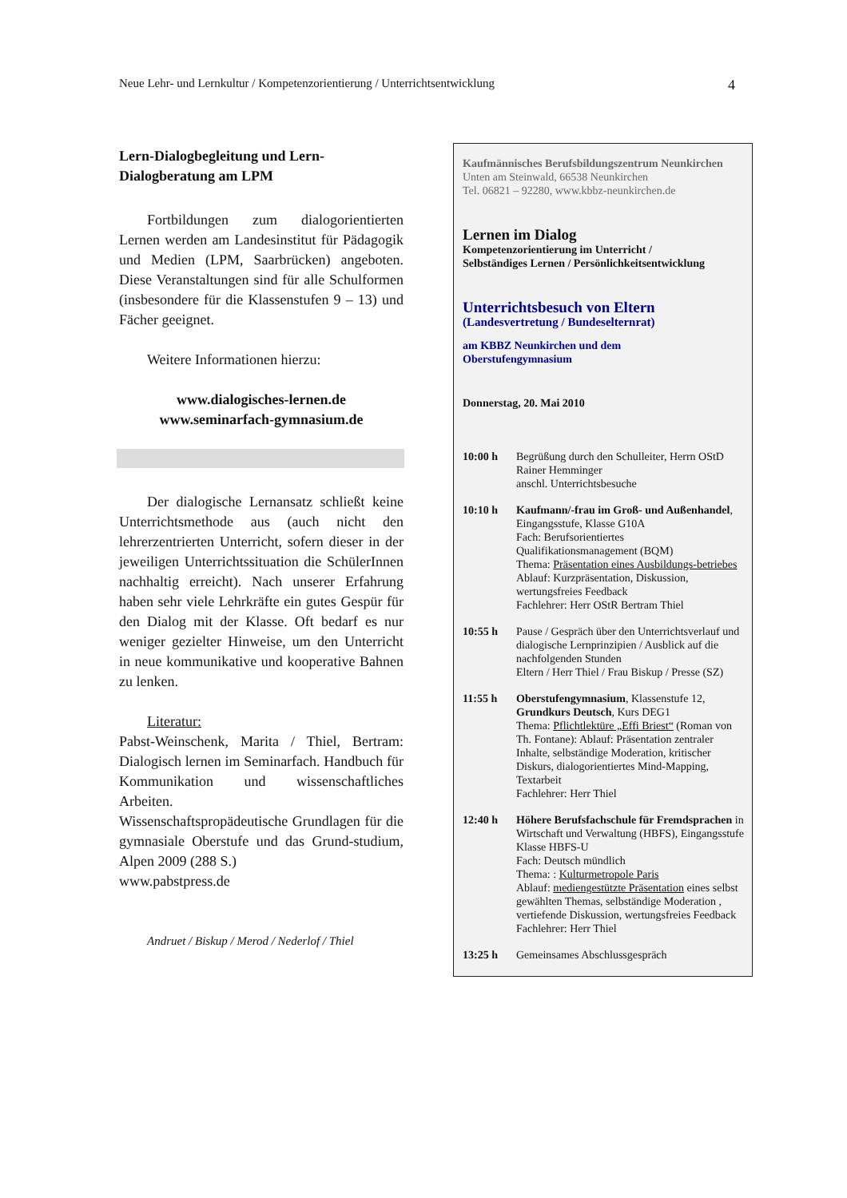Neue Lehr- und Lernkultur / Kompetenzorientierung / Unterrichtsentwicklung 4
Lern-Dialogbegleitung und Lern-Dialogberatung am LPM
Fortbildungen zum dialogorientierten Lernen werden am Landesinstitut für Pädagogik und Medien (LPM, Saarbrücken) angeboten. Diese Veranstaltungen sind für alle Schulformen (insbesondere für die Klassenstufen 9 – 13) und Fächer geeignet.
Weitere Informationen hierzu:
www.dialogisches-lernen.de
www.seminarfach-gymnasium.de
Der dialogische Lernansatz schließt keine Unterrichtsmethode aus (auch nicht den lehrerzentrierten Unterricht, sofern dieser in der jeweiligen Unterrichtssituation die SchülerInnen nachhaltig erreicht). Nach unserer Erfahrung haben sehr viele Lehrkräfte ein gutes Gespür für den Dialog mit der Klasse. Oft bedarf es nur weniger gezielter Hinweise, um den Unterricht in neue kommunikative und kooperative Bahnen zu lenken.
Literatur:
Pabst-Weinschenk, Marita / Thiel, Bertram: Dialogisch lernen im Seminarfach. Handbuch für Kommunikation und wissenschaftliches Arbeiten.
Wissenschaftspropädeutische Grundlagen für die gymnasiale Oberstufe und das Grund-studium, Alpen 2009 (288 S.)
www.pabstpress.de
Andruet / Biskup / Merod / Nederlof / Thiel
Kaufmännisches Berufsbildungszentrum Neunkirchen
Unten am Steinwald, 66538 Neunkirchen
Tel. 06821 – 92280, www.kbbz-neunkirchen.de
Lernen im Dialog
Kompetenzorientierung im Unterricht /
Selbständiges Lernen / Persönlichkeitsentwicklung
Unterrichtsbesuch von Eltern
(Landesvertretung / Bundeselternrat)
am KBBZ Neunkirchen und dem
Oberstufengymnasium
Donnerstag, 20. Mai 2010
10:00 h Begrüßung durch den Schulleiter, Herrn OStD Rainer Hemminger
anschl. Unterrichtsbesuche
10:10 h Kaufmann/-frau im Groß- und Außenhandel, Eingangsstufe, Klasse G10A
Fach: Berufsorientiertes Qualifikationsmanagement (BQM)
Thema: Präsentation eines Ausbildungs-betriebes
Ablauf: Kurzpräsentation, Diskussion, wertungsfreies Feedback
Fachlehrer: Herr OStR Bertram Thiel
10:55 h Pause / Gespräch über den Unterrichtsverlauf und dialogische Lernprinzipien / Ausblick auf die nachfolgenden Stunden
Eltern / Herr Thiel / Frau Biskup / Presse (SZ)
11:55 h Oberstufengymnasium, Klassenstufe 12, Grundkurs Deutsch, Kurs DEG1
Thema: Pflichtlektüre „Effi Briest“ (Roman von Th. Fontane): Ablauf: Präsentation zentraler Inhalte, selbständige Moderation, kritischer Diskurs, dialogorientiertes Mind-Mapping, Textarbeit
Fachlehrer: Herr Thiel
12:40 h Höhere Berufsfachschule für Fremdsprachen in Wirtschaft und Verwaltung (HBFS), Eingangsstufe Klasse HBFS-U
Fach: Deutsch mündlich
Thema: : Kulturmetropole Paris
Ablauf: mediengestützte Präsentation eines selbst gewählten Themas, selbständige Moderation , vertiefende Diskussion, wertungsfreies Feedback
Fachlehrer: Herr Thiel
13:25 h Gemeinsames Abschlussgespräch